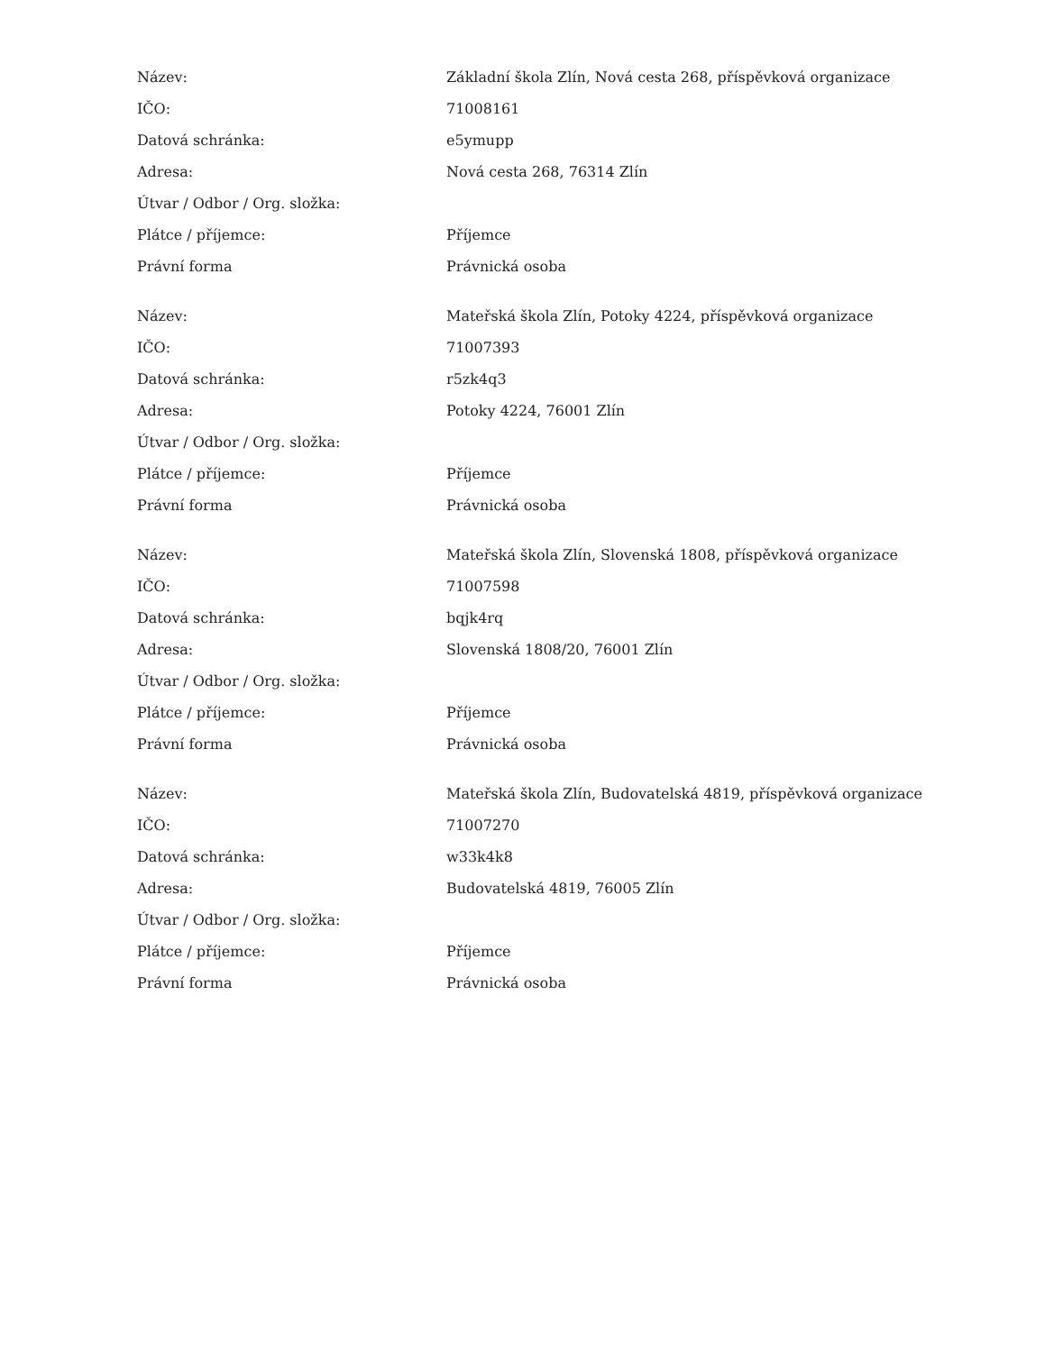| Název: | Základní škola Zlín, Nová cesta 268, příspěvková organizace |
| IČO: | 71008161 |
| Datová schránka: | e5ymupp |
| Adresa: | Nová cesta 268, 76314 Zlín |
| Útvar / Odbor / Org. složka: | |
| Plátce / příjemce: | Příjemce |
| Právní forma | Právnická osoba |
| Název: | Mateřská škola Zlín, Potoky 4224, příspěvková organizace |
| IČO: | 71007393 |
| Datová schránka: | r5zk4q3 |
| Adresa: | Potoky 4224, 76001 Zlín |
| Útvar / Odbor / Org. složka: | |
| Plátce / příjemce: | Příjemce |
| Právní forma | Právnická osoba |
| Název: | Mateřská škola Zlín, Slovenská 1808, příspěvková organizace |
| IČO: | 71007598 |
| Datová schránka: | bqjk4rq |
| Adresa: | Slovenská 1808/20, 76001 Zlín |
| Útvar / Odbor / Org. složka: | |
| Plátce / příjemce: | Příjemce |
| Právní forma | Právnická osoba |
| Název: | Mateřská škola Zlín, Budovatelská 4819, příspěvková organizace |
| IČO: | 71007270 |
| Datová schránka: | w33k4k8 |
| Adresa: | Budovatelská 4819, 76005 Zlín |
| Útvar / Odbor / Org. složka: | |
| Plátce / příjemce: | Příjemce |
| Právní forma | Právnická osoba |